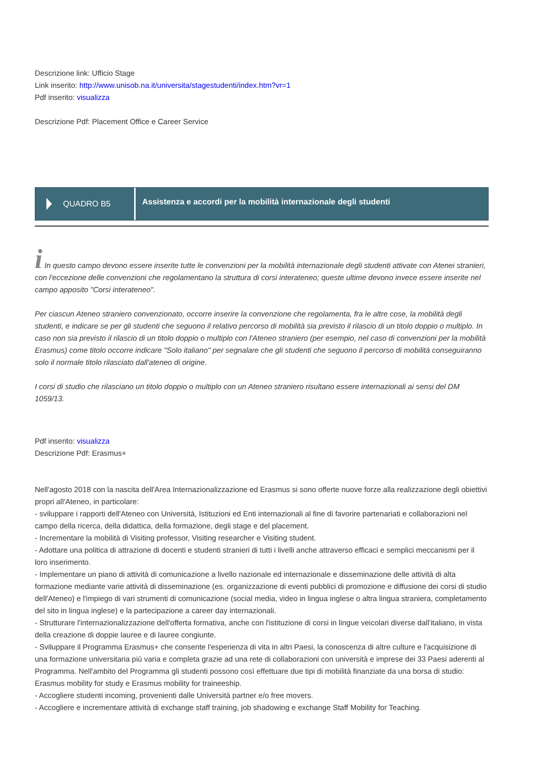Descrizione link: Ufficio Stage
Link inserito: http://www.unisob.na.it/universita/stagestudenti/index.htm?vr=1
Pdf inserito: visualizza
Descrizione Pdf: Placement Office e Career Service
QUADRO B5
Assistenza e accordi per la mobilità internazionale degli studenti
i In questo campo devono essere inserite tutte le convenzioni per la mobilità internazionale degli studenti attivate con Atenei stranieri, con l'eccezione delle convenzioni che regolamentano la struttura di corsi interateneo; queste ultime devono invece essere inserite nel campo apposito "Corsi interateneo".
Per ciascun Ateneo straniero convenzionato, occorre inserire la convenzione che regolamenta, fra le altre cose, la mobilità degli studenti, e indicare se per gli studenti che seguono il relativo percorso di mobilità sia previsto il rilascio di un titolo doppio o multiplo. In caso non sia previsto il rilascio di un titolo doppio o multiplo con l'Ateneo straniero (per esempio, nel caso di convenzioni per la mobilità Erasmus) come titolo occorre indicare "Solo italiano" per segnalare che gli studenti che seguono il percorso di mobilità conseguiranno solo il normale titolo rilasciato dall'ateneo di origine.
I corsi di studio che rilasciano un titolo doppio o multiplo con un Ateneo straniero risultano essere internazionali ai sensi del DM 1059/13.
Pdf inserito: visualizza
Descrizione Pdf: Erasmus+
Nell'agosto 2018 con la nascita dell'Area Internazionalizzazione ed Erasmus si sono offerte nuove forze alla realizzazione degli obiettivi propri all'Ateneo, in particolare:
- sviluppare i rapporti dell'Ateneo con Università, Istituzioni ed Enti internazionali al fine di favorire partenariati e collaborazioni nel campo della ricerca, della didattica, della formazione, degli stage e del placement.
- Incrementare la mobilità di Visiting professor, Visiting researcher e Visiting student.
- Adottare una politica di attrazione di docenti e studenti stranieri di tutti i livelli anche attraverso efficaci e semplici meccanismi per il loro inserimento.
- Implementare un piano di attività di comunicazione a livello nazionale ed internazionale e disseminazione delle attività di alta formazione mediante varie attività di disseminazione (es. organizzazione di eventi pubblici di promozione e diffusione dei corsi di studio dell'Ateneo) e l'impiego di vari strumenti di comunicazione (social media, video in lingua inglese o altra lingua straniera, completamento del sito in lingua inglese) e la partecipazione a career day internazionali.
- Strutturare l'internazionalizzazione dell'offerta formativa, anche con l'istituzione di corsi in lingue veicolari diverse dall'italiano, in vista della creazione di doppie lauree e di lauree congiunte.
- Sviluppare il Programma Erasmus+ che consente l'esperienza di vita in altri Paesi, la conoscenza di altre culture e l'acquisizione di una formazione universitaria più varia e completa grazie ad una rete di collaborazioni con università e imprese dei 33 Paesi aderenti al Programma. Nell'ambito del Programma gli studenti possono così effettuare due tipi di mobilità finanziate da una borsa di studio: Erasmus mobility for study e Erasmus mobility for traineeship.
- Accogliere studenti incoming, provenienti dalle Università partner e/o free movers.
- Accogliere e incrementare attività di exchange staff training, job shadowing e exchange Staff Mobility for Teaching.